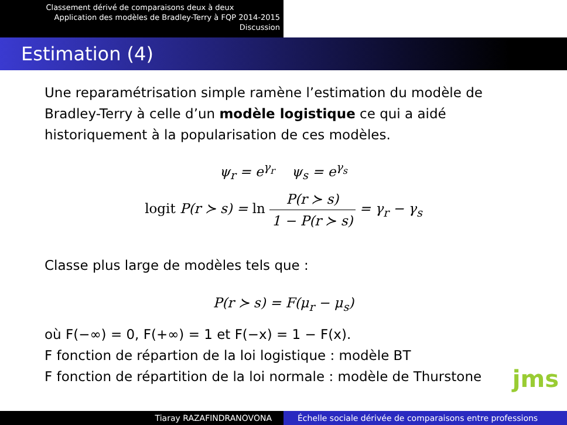Classement dérivé de comparaisons deux à deux
Application des modèles de Bradley-Terry à FQP 2014-2015
Discussion
Estimation (4)
Une reparamétrisation simple ramène l’estimation du modèle de Bradley-Terry à celle d’un modèle logistique ce qui a aidé historiquement à la popularisation de ces modèles.
ψ<sub>r</sub> = e<sup>γ<sub>r</sub></sup> ψ<sub>s</sub> = e<sup>γ<sub>s</sub></sup>
logit P(r ≻ s) = ln P(r ≻ s) 1 − P(r ≻ s) = γ<sub>r</sub> − γ<sub>s</sub>
Classe plus large de modèles tels que :
P(r ≻ s) = F(μ<sub>r</sub> − μ<sub>s</sub>)
où F(−∞) = 0, F(+∞) = 1 et F(−x) = 1 − F(x).
F fonction de répartion de la loi logistique : modèle BT
F fonction de répartition de la loi normale : modèle de Thurstone
jms
Tiaray RAZAFINDRANOVONA Échelle sociale dérivée de comparaisons entre professions